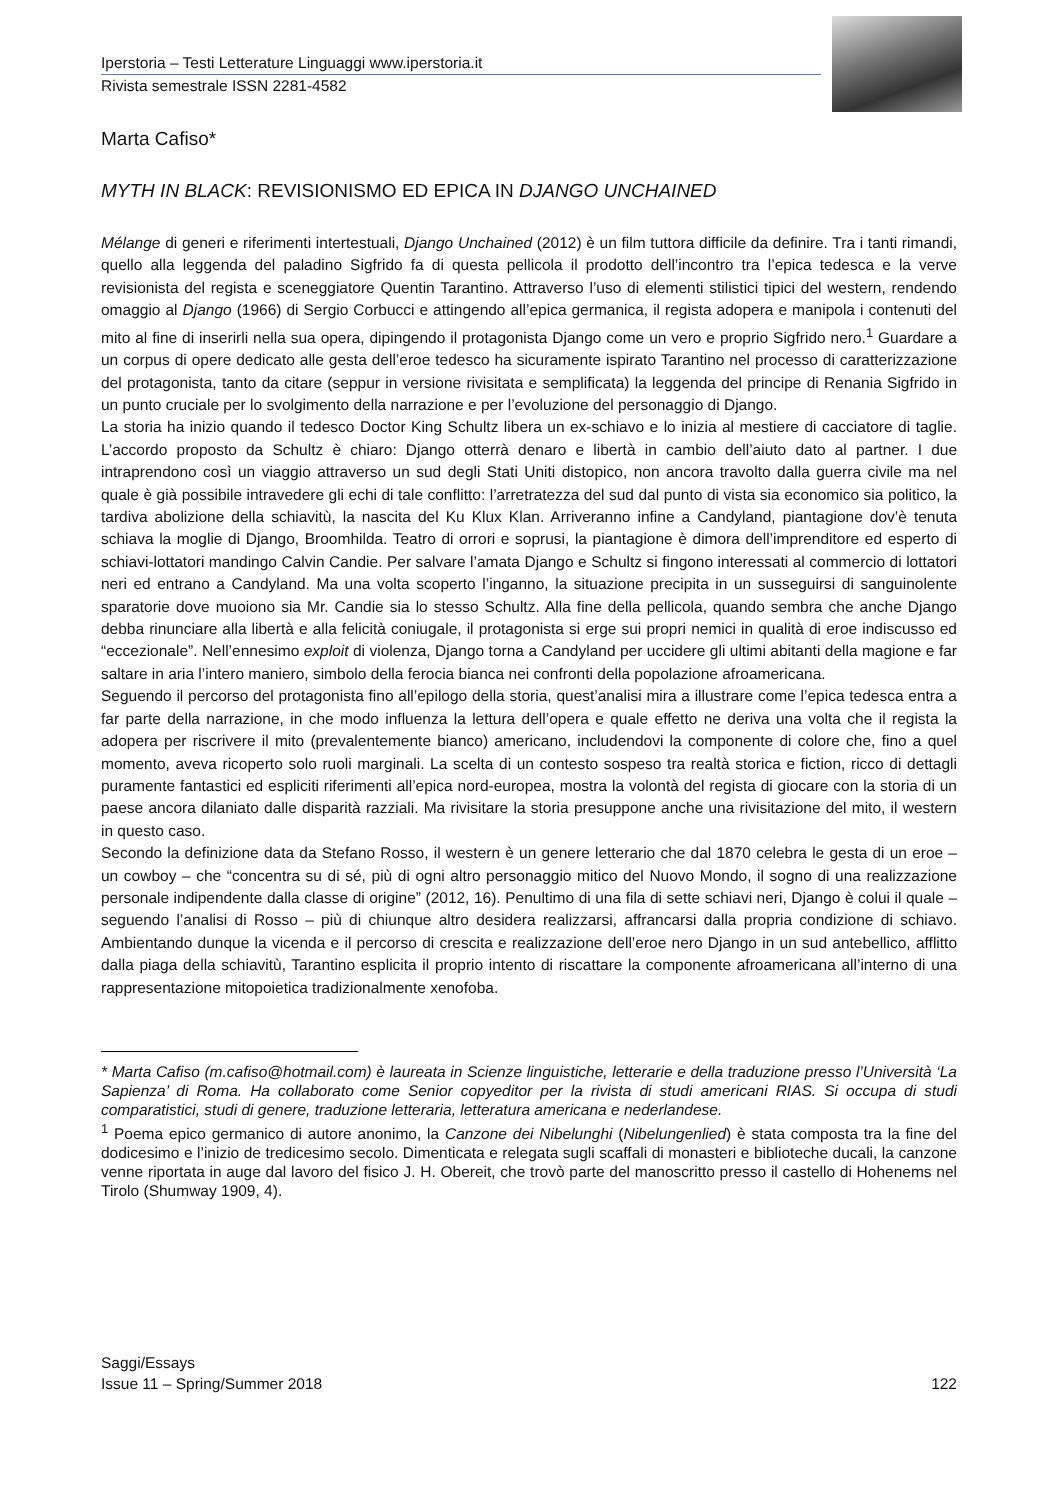Iperstoria – Testi Letterature Linguaggi www.iperstoria.it
Rivista semestrale ISSN 2281-4582
Marta Cafiso*
MYTH IN BLACK: REVISIONISMO ED EPICA IN DJANGO UNCHAINED
Mélange di generi e riferimenti intertestuali, Django Unchained (2012) è un film tuttora difficile da definire. Tra i tanti rimandi, quello alla leggenda del paladino Sigfrido fa di questa pellicola il prodotto dell’incontro tra l’epica tedesca e la verve revisionista del regista e sceneggiatore Quentin Tarantino. Attraverso l’uso di elementi stilistici tipici del western, rendendo omaggio al Django (1966) di Sergio Corbucci e attingendo all’epica germanica, il regista adopera e manipola i contenuti del mito al fine di inserirli nella sua opera, dipingendo il protagonista Django come un vero e proprio Sigfrido nero.<sup>1</sup> Guardare a un corpus di opere dedicato alle gesta dell’eroe tedesco ha sicuramente ispirato Tarantino nel processo di caratterizzazione del protagonista, tanto da citare (seppur in versione rivisitata e semplificata) la leggenda del principe di Renania Sigfrido in un punto cruciale per lo svolgimento della narrazione e per l’evoluzione del personaggio di Django.
La storia ha inizio quando il tedesco Doctor King Schultz libera un ex-schiavo e lo inizia al mestiere di cacciatore di taglie. L’accordo proposto da Schultz è chiaro: Django otterrà denaro e libertà in cambio dell’aiuto dato al partner. I due intraprendono così un viaggio attraverso un sud degli Stati Uniti distopico, non ancora travolto dalla guerra civile ma nel quale è già possibile intravedere gli echi di tale conflitto: l’arretratezza del sud dal punto di vista sia economico sia politico, la tardiva abolizione della schiavitù, la nascita del Ku Klux Klan. Arriveranno infine a Candyland, piantagione dov’è tenuta schiava la moglie di Django, Broomhilda. Teatro di orrori e soprusi, la piantagione è dimora dell’imprenditore ed esperto di schiavi-lottatori mandingo Calvin Candie. Per salvare l’amata Django e Schultz si fingono interessati al commercio di lottatori neri ed entrano a Candyland. Ma una volta scoperto l’inganno, la situazione precipita in un susseguirsi di sanguinolente sparatorie dove muoiono sia Mr. Candie sia lo stesso Schultz. Alla fine della pellicola, quando sembra che anche Django debba rinunciare alla libertà e alla felicità coniugale, il protagonista si erge sui propri nemici in qualità di eroe indiscusso ed “eccezionale”. Nell’ennesimo exploit di violenza, Django torna a Candyland per uccidere gli ultimi abitanti della magione e far saltare in aria l’intero maniero, simbolo della ferocia bianca nei confronti della popolazione afroamericana.
Seguendo il percorso del protagonista fino all’epilogo della storia, quest’analisi mira a illustrare come l’epica tedesca entra a far parte della narrazione, in che modo influenza la lettura dell’opera e quale effetto ne deriva una volta che il regista la adopera per riscrivere il mito (prevalentemente bianco) americano, includendovi la componente di colore che, fino a quel momento, aveva ricoperto solo ruoli marginali. La scelta di un contesto sospeso tra realtà storica e fiction, ricco di dettagli puramente fantastici ed espliciti riferimenti all’epica nord-europea, mostra la volontà del regista di giocare con la storia di un paese ancora dilaniato dalle disparità razziali. Ma rivisitare la storia presuppone anche una rivisitazione del mito, il western in questo caso.
Secondo la definizione data da Stefano Rosso, il western è un genere letterario che dal 1870 celebra le gesta di un eroe – un cowboy – che “concentra su di sé, più di ogni altro personaggio mitico del Nuovo Mondo, il sogno di una realizzazione personale indipendente dalla classe di origine” (2012, 16). Penultimo di una fila di sette schiavi neri, Django è colui il quale – seguendo l’analisi di Rosso – più di chiunque altro desidera realizzarsi, affrancarsi dalla propria condizione di schiavo. Ambientando dunque la vicenda e il percorso di crescita e realizzazione dell’eroe nero Django in un sud antebellico, afflitto dalla piaga della schiavitù, Tarantino esplicita il proprio intento di riscattare la componente afroamericana all’interno di una rappresentazione mitopoietica tradizionalmente xenofoba.
* Marta Cafiso (m.cafiso@hotmail.com) è laureata in Scienze linguistiche, letterarie e della traduzione presso l’Università ‘La Sapienza’ di Roma. Ha collaborato come Senior copyeditor per la rivista di studi americani RIAS. Si occupa di studi comparatistici, studi di genere, traduzione letteraria, letteratura americana e nederlandese.
<sup>1</sup> Poema epico germanico di autore anonimo, la Canzone dei Nibelunghi (Nibelungenlied) è stata composta tra la fine del dodicesimo e l’inizio de tredicesimo secolo. Dimenticata e relegata sugli scaffali di monasteri e biblioteche ducali, la canzone venne riportata in auge dal lavoro del fisico J. H. Obereit, che trovò parte del manoscritto presso il castello di Hohenems nel Tirolo (Shumway 1909, 4).
Saggi/Essays
Issue 11 – Spring/Summer 2018 122